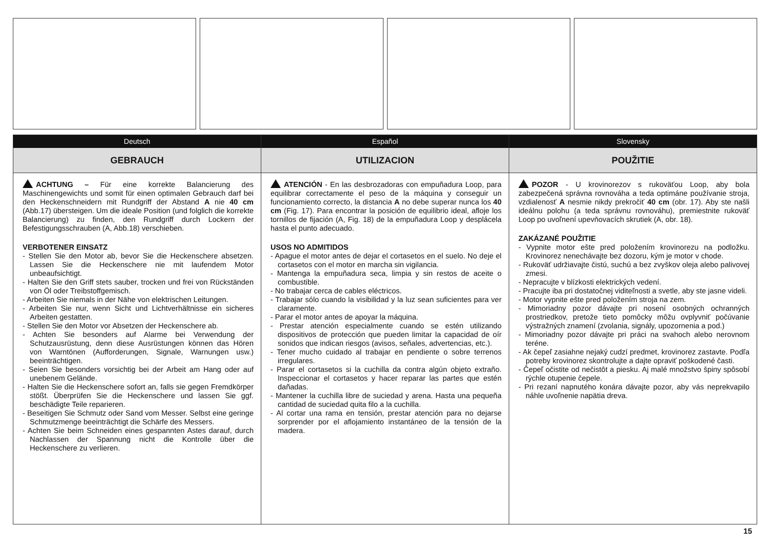Deutsch
GEBRAUCH
ACHTUNG – Für eine korrekte Balancierung des Maschinengewichts und somit für einen optimalen Gebrauch darf bei den Heckenschneidern mit Rundgriff der Abstand A nie 40 cm (Abb.17) übersteigen. Um die ideale Position (und folglich die korrekte Balancierung) zu finden, den Rundgriff durch Lockern der Befestigungsschrauben (A, Abb.18) verschieben.
VERBOTENER EINSATZ
- Stellen Sie den Motor ab, bevor Sie die Heckenschere absetzen. Lassen Sie die Heckenschere nie mit laufendem Motor unbeaufsichtigt.
- Halten Sie den Griff stets sauber, trocken und frei von Rückständen von Öl oder Treibstoffgemisch.
- Arbeiten Sie niemals in der Nähe von elektrischen Leitungen.
- Arbeiten Sie nur, wenn Sicht und Lichtverhältnisse ein sicheres Arbeiten gestatten.
- Stellen Sie den Motor vor Absetzen der Heckenschere ab.
- Achten Sie besonders auf Alarme bei Verwendung der Schutzausrüstung, denn diese Ausrüstungen können das Hören von Warntönen (Aufforderungen, Signale, Warnungen usw.) beeinträchtigen.
- Seien Sie besonders vorsichtig bei der Arbeit am Hang oder auf unebenem Gelände.
- Halten Sie die Heckenschere sofort an, falls sie gegen Fremdkörper stößt. Überprüfen Sie die Heckenschere und lassen Sie ggf. beschädigte Teile reparieren.
- Beseitigen Sie Schmutz oder Sand vom Messer. Selbst eine geringe Schmutzmenge beeinträchtigt die Schärfe des Messers.
- Achten Sie beim Schneiden eines gespannten Astes darauf, durch Nachlassen der Spannung nicht die Kontrolle über die Heckenschere zu verlieren.
Español
UTILIZACION
ATENCIÓN - En las desbrozadoras con empuñadura Loop, para equilibrar correctamente el peso de la máquina y conseguir un funcionamiento correcto, la distancia A no debe superar nunca los 40 cm (Fig. 17). Para encontrar la posición de equilibrio ideal, afloje los tornillos de fijación (A, Fig. 18) de la empuñadura Loop y desplácela hasta el punto adecuado.
USOS NO ADMITIDOS
- Apague el motor antes de dejar el cortasetos en el suelo. No deje el cortasetos con el motor en marcha sin vigilancia.
- Mantenga la empuñadura seca, limpia y sin restos de aceite o combustible.
- No trabajar cerca de cables eléctricos.
- Trabajar sólo cuando la visibilidad y la luz sean suficientes para ver claramente.
- Parar el motor antes de apoyar la máquina.
- Prestar atención especialmente cuando se estén utilizando dispositivos de protección que pueden limitar la capacidad de oír sonidos que indican riesgos (avisos, señales, advertencias, etc.).
- Tener mucho cuidado al trabajar en pendiente o sobre terrenos irregulares.
- Parar el cortasetos si la cuchilla da contra algún objeto extraño. Inspeccionar el cortasetos y hacer reparar las partes que estén dañadas.
- Mantener la cuchilla libre de suciedad y arena. Hasta una pequeña cantidad de suciedad quita filo a la cuchilla.
- Al cortar una rama en tensión, prestar atención para no dejarse sorprender por el aflojamiento instantáneo de la tensión de la madera.
Slovensky
POUŽITIE
POZOR - U krovinorezov s rukoväťou Loop, aby bola zabezpečená správna rovnováha a teda optimáne používanie stroja, vzdialenosť A nesmie nikdy prekročiť 40 cm (obr. 17). Aby ste našli ideálnu polohu (a teda správnu rovnováhu), premiestnite rukoväť Loop po uvoľnení upevňovacích skrutiek (A, obr. 18).
ZAKÁZANÉ POUŽITIE
- Vypnite motor ešte pred položením krovinorezu na podložku. Krovinorez nenechávajte bez dozoru, kým je motor v chode.
- Rukoväť udržiavajte čistú, suchú a bez zvyškov oleja alebo palivovej zmesi.
- Nepracujte v blízkosti elektrických vedení.
- Pracujte iba pri dostatočnej viditeľnosti a svetle, aby ste jasne videli.
- Motor vypnite ešte pred položením stroja na zem.
- Mimoriadny pozor dávajte pri nosení osobných ochranných prostriedkov, pretože tieto pomôcky môžu ovplyvniť počúvanie výstražných znamení (zvolania, signály, upozornenia a pod.)
- Mimoriadny pozor dávajte pri práci na svahoch alebo nerovnom teréne.
- Ak čepeľ zasiahne nejaký cudzí predmet, krovinorez zastavte. Podľa potreby krovinorez skontrolujte a dajte opraviť poškodené časti.
- Čepeľ očistite od nečistôt a piesku. Aj malé množstvo špiny spôsobí rýchle otupenie čepele.
- Pri rezaní napnutého konára dávajte pozor, aby vás neprekvapilo náhle uvoľnenie napätia dreva.
15